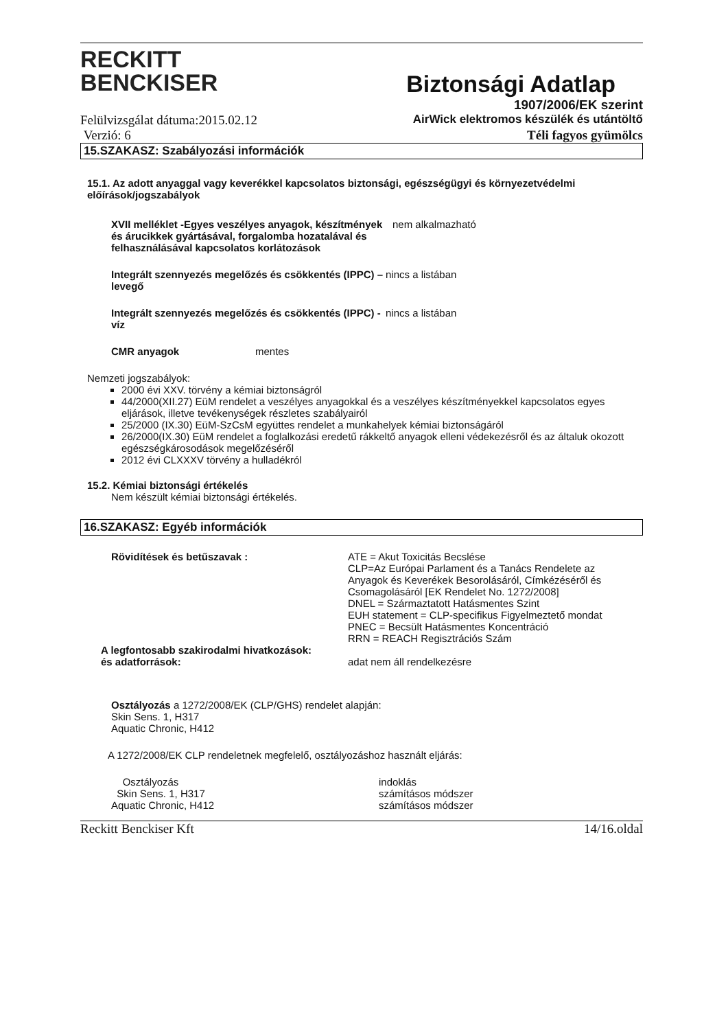RECKITT
BENCKISER
Biztonsági Adatlap
1907/2006/EK szerint
Felülvizsgálat dátuma:2015.02.12 AirWick elektromos készülék és utántöltő
Verzió: 6 Téli fagyos gyümölcs
15.SZAKASZ: Szabályozási információk
15.1. Az adott anyaggal vagy keverékkel kapcsolatos biztonsági, egészségügyi és környezetvédelmi előírások/jogszabályok
XVII melléklet -Egyes veszélyes anyagok, készítmények és árucikkek gyártásával, forgalomba hozatalával és felhasználásával kapcsolatos korlátozások
nem alkalmazható
Integrált szennyezés megelőzés és csökkentés (IPPC) – levegő
nincs a listában
Integrált szennyezés megelőzés és csökkentés (IPPC) - víz
nincs a listában
CMR anyagok mentes
Nemzeti jogszabályok:
2000 évi XXV. törvény a kémiai biztonságról
44/2000(XII.27) EüM rendelet a veszélyes anyagokkal és a veszélyes készítményekkel kapcsolatos egyes eljárások, illetve tevékenységek részletes szabályairól
25/2000 (IX.30) EüM-SzCsM együttes rendelet a munkahelyek kémiai biztonságáról
26/2000(IX.30) EüM rendelet a foglalkozási eredetű rákkeltő anyagok elleni védekezésről és az általuk okozott egészségkárosodások megelőzéséről
2012 évi CLXXXV törvény a hulladékról
15.2. Kémiai biztonsági értékelés
Nem készült kémiai biztonsági értékelés.
16.SZAKASZ: Egyéb információk
Rövidítések és betűszavak : ATE = Akut Toxicitás Becslése
CLP=Az Európai Parlament és a Tanács Rendelete az Anyagok és Keverékek Besorolásáról, Címkézéséről és Csomagolásáról [EK Rendelet No. 1272/2008]
DNEL = Származtatott Hatásmentes Szint
EUH statement = CLP-specifikus Figyelmeztető mondat
PNEC = Becsült Hatásmentes Koncentráció
RRN = REACH Regisztrációs Szám
A legfontosabb szakirodalmi hivatkozások:
és adatforrások: adat nem áll rendelkezésre
Osztályozás a 1272/2008/EK (CLP/GHS) rendelet alapján:
Skin Sens. 1, H317
Aquatic Chronic, H412
A 1272/2008/EK CLP rendeletnek megfelelő, osztályozáshoz használt eljárás:
Osztályozás
Skin Sens. 1, H317
Aquatic Chronic, H412
indoklás
számításos módszer
számításos módszer
Reckitt Benckiser Kft 14/16.oldal